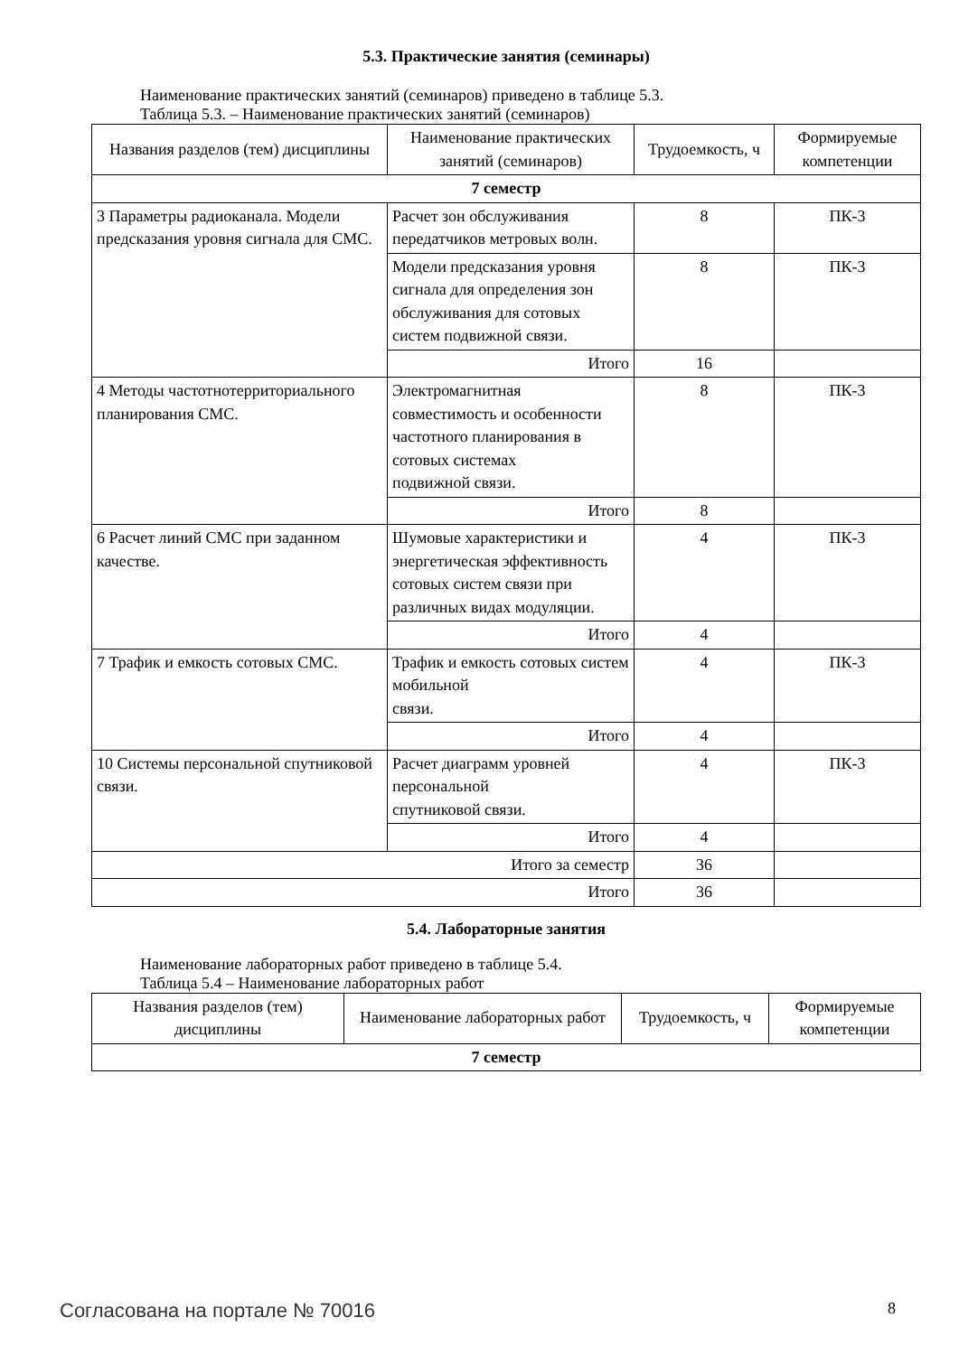5.3. Практические занятия (семинары)
Наименование практических занятий (семинаров) приведено в таблице 5.3.
Таблица 5.3. – Наименование практических занятий (семинаров)
| Названия разделов (тем) дисциплины | Наименование практических занятий (семинаров) | Трудоемкость, ч | Формируемые компетенции |
| --- | --- | --- | --- |
| 7 семестр | | | |
| 3 Параметры радиоканала. Модели предсказания уровня сигнала для СМС. | Расчет зон обслуживания передатчиков метровых волн. | 8 | ПК-3 |
| | Модели предсказания уровня сигнала для определения зон обслуживания для сотовых систем подвижной связи. | 8 | ПК-3 |
| | Итого | 16 | |
| 4 Методы частотнотерриториального планирования СМС. | Электромагнитная совместимость и особенности частотного планирования в сотовых системах подвижной связи. | 8 | ПК-3 |
| | Итого | 8 | |
| 6 Расчет линий СМС при заданном качестве. | Шумовые характеристики и энергетическая эффективность сотовых систем связи при различных видах модуляции. | 4 | ПК-3 |
| | Итого | 4 | |
| 7 Трафик и емкость сотовых СМС. | Трафик и емкость сотовых систем мобильной связи. | 4 | ПК-3 |
| | Итого | 4 | |
| 10 Системы персональной спутниковой связи. | Расчет диаграмм уровней персональной спутниковой связи. | 4 | ПК-3 |
| | Итого | 4 | |
| Итого за семестр | | 36 | |
| Итого | | 36 | |
5.4. Лабораторные занятия
Наименование лабораторных работ приведено в таблице 5.4.
Таблица 5.4 – Наименование лабораторных работ
| Названия разделов (тем) дисциплины | Наименование лабораторных работ | Трудоемкость, ч | Формируемые компетенции |
| --- | --- | --- | --- |
| 7 семестр | | | |
Согласована на портале № 70016 8